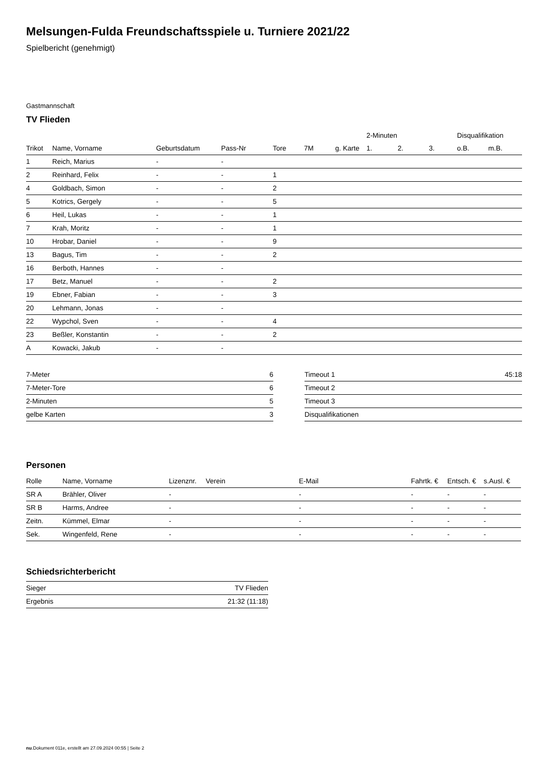Melsungen-Fulda Freundschaftsspiele u. Turniere 2021/22
Spielbericht (genehmigt)
Gastmannschaft
TV Flieden
| | | | | | | | 2-Minuten | | | Disqualifikation | |
| --- | --- | --- | --- | --- | --- | --- | --- | --- | --- | --- | --- |
| Trikot | Name, Vorname | Geburtsdatum | Pass-Nr | Tore | 7M | g. Karte | 1. | 2. | 3. | o.B. | m.B. |
| 1 | Reich, Marius | - | - | | | | | | | | |
| 2 | Reinhard, Felix | - | - | 1 | | | | | | | |
| 4 | Goldbach, Simon | - | - | 2 | | | | | | | |
| 5 | Kotrics, Gergely | - | - | 5 | | | | | | | |
| 6 | Heil, Lukas | - | - | 1 | | | | | | | |
| 7 | Krah, Moritz | - | - | 1 | | | | | | | |
| 10 | Hrobar, Daniel | - | - | 9 | | | | | | | |
| 13 | Bagus, Tim | - | - | 2 | | | | | | | |
| 16 | Berboth, Hannes | - | - | | | | | | | | |
| 17 | Betz, Manuel | - | - | 2 | | | | | | | |
| 19 | Ebner, Fabian | - | - | 3 | | | | | | | |
| 20 | Lehmann, Jonas | - | - | | | | | | | | |
| 22 | Wypchol, Sven | - | - | 4 | | | | | | | |
| 23 | Beßler, Konstantin | - | - | 2 | | | | | | | |
| A | Kowacki, Jakub | - | - | | | | | | | | |
| 7-Meter | 6 |
| 7-Meter-Tore | 6 |
| 2-Minuten | 5 |
| gelbe Karten | 3 |
| Timeout 1 | 45:18 |
| Timeout 2 | |
| Timeout 3 | |
| Disqualifikationen | |
Personen
| Rolle | Name, Vorname | Lizenznr. | Verein | E-Mail | Fahrtk. € | Entsch. € | s.Ausl. € |
| --- | --- | --- | --- | --- | --- | --- | --- |
| SR A | Brähler, Oliver | - | | - | - | - | - |
| SR B | Harms, Andree | - | | - | - | - | - |
| Zeitn. | Kümmel, Elmar | - | | - | - | - | - |
| Sek. | Wingenfeld, Rene | - | | - | - | - | - |
Schiedsrichterbericht
| Sieger | TV Flieden |
| Ergebnis | 21:32 (11:18) |
nu.Dokument 011e, erstellt am 27.09.2024 00:55 | Seite 2